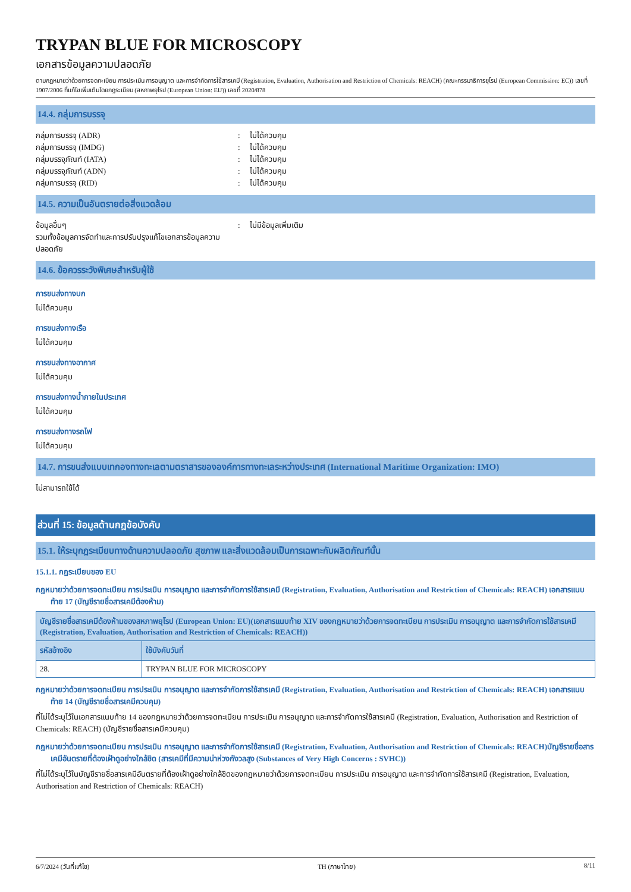TRYPAN BLUE FOR MICROSCOPY
เอกสารข้อมูลความปลอดภัย
ตามกฎหมายว่าด้วยการจดทะเบียน การประเมิน การอนุญาต และการจำกัดการใช้สารเคมี (Registration, Evaluation, Authorisation and Restriction of Chemicals: REACH) (คณะกรรมาธิการยุโรป (European Commission: EC)) เลขที่ 1907/2006 ที่แก้ไขเพิ่มเติมโดยกฎระเบียบ (สหภาพยุโรป (European Union: EU)) เลขที่ 2020/878
14.4. กลุ่มการบรรจุ
กลุ่มการบรรจุ (ADR): ไม่ได้ควบคุม
กลุ่มการบรรจุ (IMDG): ไม่ได้ควบคุม
กลุ่มบรรจุภัณฑ์ (IATA): ไม่ได้ควบคุม
กลุ่มบรรจุภัณฑ์ (ADN): ไม่ได้ควบคุม
กลุ่มการบรรจุ (RID): ไม่ได้ควบคุม
14.5. ความเป็นอันตรายต่อสิ่งแวดล้อม
ข้อมูลอื่นๆ
รวมทั้งข้อมูลการจัดทำและการปรับปรุงแก้ไขเอกสารข้อมูลความปลอดภัย: ไม่มีข้อมูลเพิ่มเติม
14.6. ข้อควรระวังพิเศษสำหรับผู้ใช้
การขนส่งทางบก
ไม่ได้ควบคุม
การขนส่งทางเรือ
ไม่ได้ควบคุม
การขนส่งทางอากาศ
ไม่ได้ควบคุม
การขนส่งทางน้ำภายในประเทศ
ไม่ได้ควบคุม
การขนส่งทางรถไฟ
ไม่ได้ควบคุม
14.7. การขนส่งแบบเทกองทางทะเลตามตราสารขององค์การทางทะเลระหว่างประเทศ (International Maritime Organization: IMO)
ไม่สามารถใช้ได้
ส่วนที่ 15: ข้อมูลด้านกฎข้อบังคับ
15.1. ให้ระบุกฎระเบียบทางด้านความปลอดภัย สุขภาพ และสิ่งแวดล้อมเป็นการเฉพาะกับผลิตภัณฑ์นั้น
15.1.1. กฎระเบียบของ EU
กฎหมายว่าด้วยการจดทะเบียน การประเมิน การอนุญาต และการจำกัดการใช้สารเคมี (Registration, Evaluation, Authorisation and Restriction of Chemicals: REACH) เอกสารแนบท้าย 17 (บัญชีรายชื่อสารเคมีต้องห้าม)
| บัญชีรายชื่อสารเคมีต้องห้ามของสหภาพยุโรป (European Union: EU)(เอกสารแนบท้าย XIV ของกฎหมายว่าด้วยการจดทะเบียน การประเมิน การอนุญาต และการจำกัดการใช้สารเคมี (Registration, Evaluation, Authorisation and Restriction of Chemicals: REACH)) | |
| --- | --- |
| รหัสอ้างอิง | ใช้บังคับวันที่ |
| 28. | TRYPAN BLUE FOR MICROSCOPY |
กฎหมายว่าด้วยการจดทะเบียน การประเมิน การอนุญาต และการจำกัดการใช้สารเคมี (Registration, Evaluation, Authorisation and Restriction of Chemicals: REACH) เอกสารแนบท้าย 14 (บัญชีรายชื่อสารเคมีควบคุม)
ที่ไม่ได้ระบุไว้ในเอกสารแนบท้าย 14 ของกฎหมายว่าด้วยการจดทะเบียน การประเมิน การอนุญาต และการจำกัดการใช้สารเคมี (Registration, Evaluation, Authorisation and Restriction of Chemicals: REACH) (บัญชีรายชื่อสารเคมีควบคุม)
กฎหมายว่าด้วยการจดทะเบียน การประเมิน การอนุญาต และการจำกัดการใช้สารเคมี (Registration, Evaluation, Authorisation and Restriction of Chemicals: REACH)บัญชีรายชื่อสารเคมีอันตรายที่ต้องเฝ้าดูอย่างใกล้ชิด (สารเคมีที่มีความน่าห่วงกังวลสูง (Substances of Very High Concerns : SVHC))
ที่ไม่ได้ระบุไว้ในบัญชีรายชื่อสารเคมีอันตรายที่ต้องเฝ้าดูอย่างใกล้ชิดของกฎหมายว่าด้วยการจดทะเบียน การประเมิน การอนุญาต และการจำกัดการใช้สารเคมี (Registration, Evaluation, Authorisation and Restriction of Chemicals: REACH)
6/7/2024 (วันที่แก้ไข) TH (ภาษาไทย) 8/11